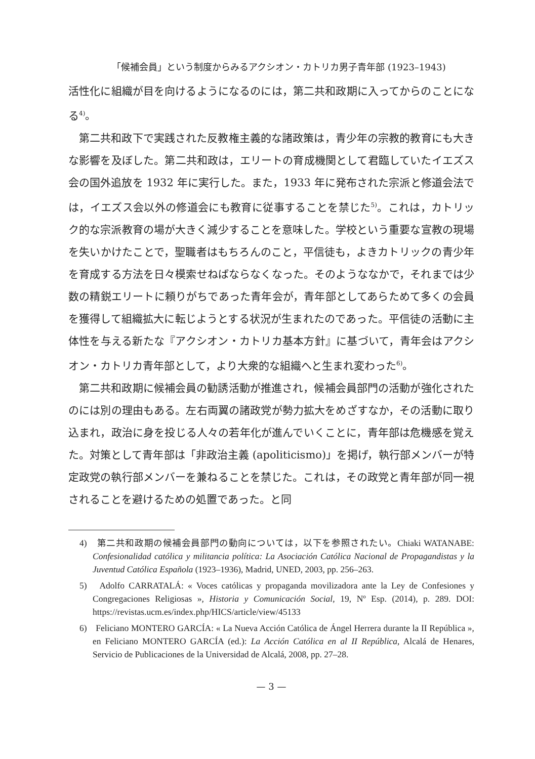「候補会員」という制度からみるアクシオン・カトリカ男子青年部 (1923–1943)
活性化に組織が目を向けるようになるのには，第二共和政期に入ってからのことになる<sup>4)</sup>。
第二共和政下で実践された反教権主義的な諸政策は，青少年の宗教的教育にも大きな影響を及ぼした。第二共和政は，エリートの育成機関として君臨していたイエズス会の国外追放を 1932 年に実行した。また，1933 年に発布された宗派と修道会法では，イエズス会以外の修道会にも教育に従事することを禁じた<sup>5)</sup>。これは，カトリック的な宗派教育の場が大きく減少することを意味した。学校という重要な宣教の現場を失いかけたことで，聖職者はもちろんのこと，平信徒も，よきカトリックの青少年を育成する方法を日々模索せねばならなくなった。そのようななかで，それまでは少数の精鋭エリートに頼りがちであった青年会が，青年部としてあらためて多くの会員を獲得して組織拡大に転じようとする状況が生まれたのであった。平信徒の活動に主体性を与える新たな『アクシオン・カトリカ基本方針』に基づいて，青年会はアクシオン・カトリカ青年部として，より大衆的な組織へと生まれ変わった<sup>6)</sup>。
第二共和政期に候補会員の勧誘活動が推進され，候補会員部門の活動が強化されたのには別の理由もある。左右両翼の諸政党が勢力拡大をめざすなか，その活動に取り込まれ，政治に身を投じる人々の若年化が進んでいくことに，青年部は危機感を覚えた。対策として青年部は「非政治主義 (apoliticismo)」を掲げ，執行部メンバーが特定政党の執行部メンバーを兼ねることを禁じた。これは，その政党と青年部が同一視されることを避けるための処置であった。と同
4)　第二共和政期の候補会員部門の動向については，以下を参照されたい。Chiaki WATANABE: Confesionalidad católica y militancia política: La Asociación Católica Nacional de Propagandistas y la Juventud Católica Española (1923–1936), Madrid, UNED, 2003, pp. 256–263.
5)　Adolfo CARRATALÁ: « Voces católicas y propaganda movilizadora ante la Ley de Confesiones y Congregaciones Religiosas », Historia y Comunicación Social, 19, Nº Esp. (2014), p. 289. DOI: https://revistas.ucm.es/index.php/HICS/article/view/45133
6)　Feliciano MONTERO GARCÍA: « La Nueva Acción Católica de Ángel Herrera durante la II República », en Feliciano MONTERO GARCÍA (ed.): La Acción Católica en al II República, Alcalá de Henares, Servicio de Publicaciones de la Universidad de Alcalá, 2008, pp. 27–28.
— 3 —